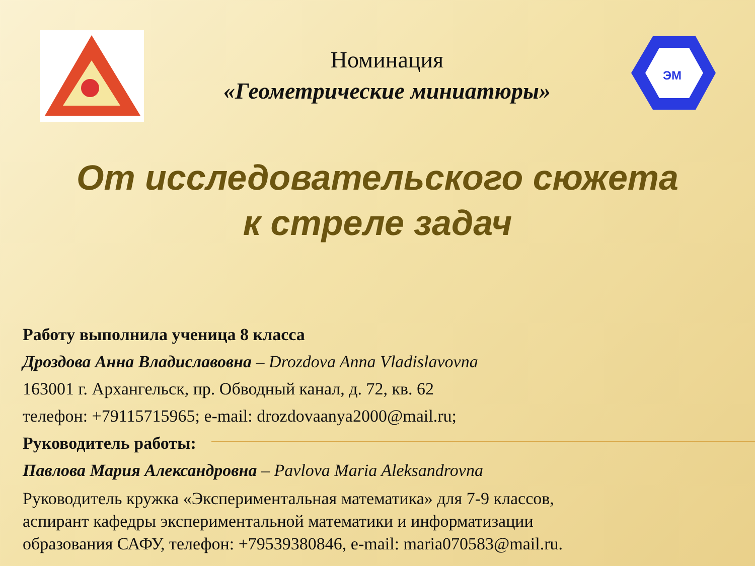Номинация
«Геометрические миниатюры»
ЭМ
От исследовательского сюжета
к стреле задач
Работу выполнила ученица 8 класса
Дроздова Анна Владиславовна – Drozdova Anna Vladislavovna
163001 г. Архангельск, пр. Обводный канал, д. 72, кв. 62
телефон: +79115715965; e-mail: drozdovaanya2000@mail.ru;
Руководитель работы:
Павлова Мария Александровна – Pavlova Maria Aleksandrovna
Руководитель кружка «Экспериментальная математика» для 7-9 классов,
аспирант кафедры экспериментальной математики и информатизации
образования САФУ, телефон: +79539380846, e-mail: maria070583@mail.ru.